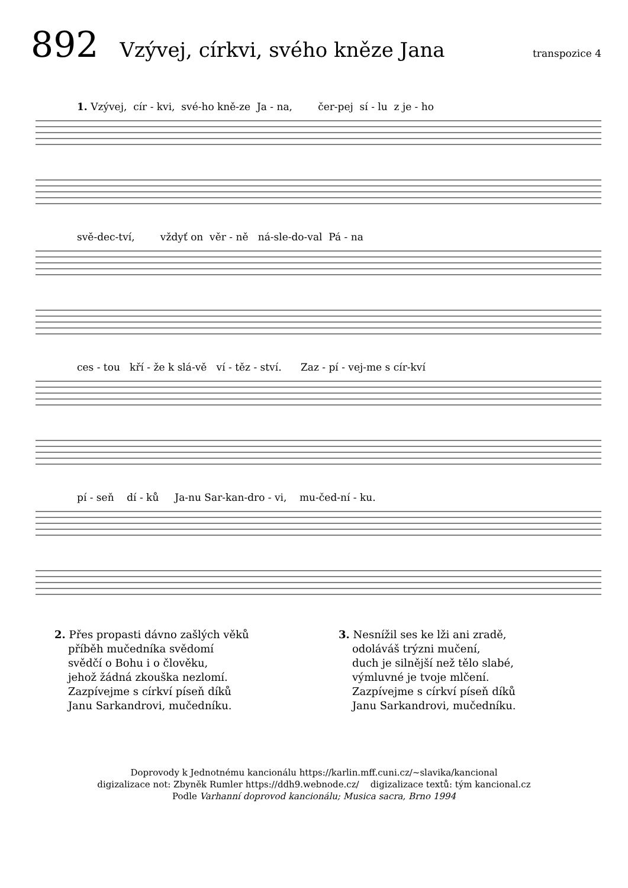892 Vzývej, církvi, svého kněze Jana transpozice 4
1. Vzývej, cír - kvi, své-ho kně-ze Ja - na, čer-pej sí - lu z je - ho
svě-dec-tví, vždyť on věr - ně ná-sle-do-val Pá - na
ces - tou kří - že k slá-vě ví - těz - ství. Zaz - pí - vej-me s cír-kví
pí - seň dí - ků Ja-nu Sar-kan-dro - vi, mu-čed-ní - ku.
2. Přes propasti dávno zašlých věků
příběh mučedníka svědomí
svědčí o Bohu i o člověku,
jehož žádná zkouška nezlomí.
Zazpívejme s církví píseň díků
Janu Sarkandrovi, mučedníku.
3. Nesnížil ses ke lži ani zradě,
odoláváš trýzni mučení,
duch je silnější než tělo slabé,
výmluvné je tvoje mlčení.
Zazpívejme s církví píseň díků
Janu Sarkandrovi, mučedníku.
Doprovody k Jednotnému kancionálu https://karlin.mff.cuni.cz/~slavika/kancional
digizalizace not: Zbyněk Rumler https://ddh9.webnode.cz/ digizalizace textů: tým kancional.cz
Podle Varhanní doprovod kancionálu; Musica sacra, Brno 1994